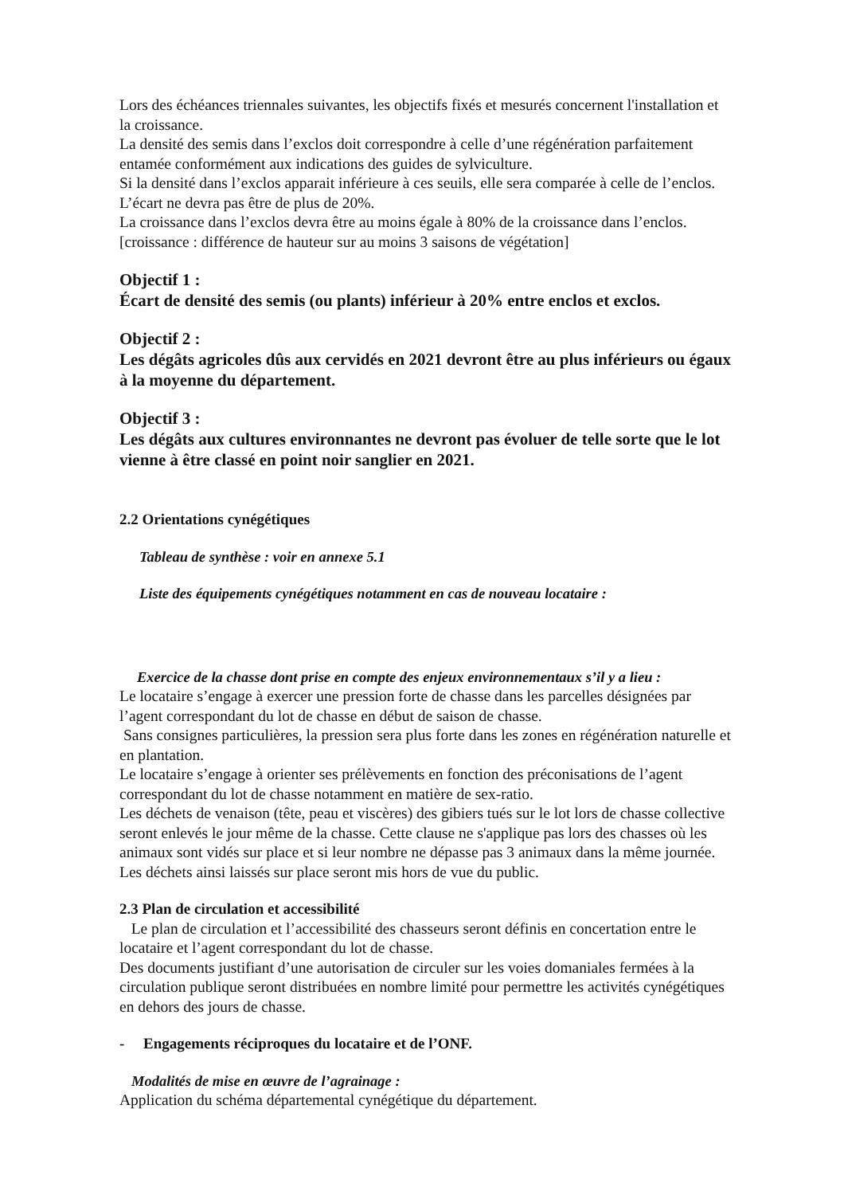Lors des échéances triennales suivantes, les objectifs fixés et mesurés concernent l'installation et la croissance.
La densité des semis dans l’exclos doit correspondre à celle d’une régénération parfaitement entamée conformément aux indications des guides de sylviculture.
Si la densité dans l’exclos apparait inférieure à ces seuils, elle sera comparée à celle de l’enclos. L’écart ne devra pas être de plus de 20%.
La croissance dans l’exclos devra être au moins égale à 80% de la croissance dans l’enclos. [croissance : différence de hauteur sur au moins 3 saisons de végétation]
Objectif 1 :
Écart de densité des semis (ou plants) inférieur à 20% entre enclos et exclos.
Objectif 2 :
Les dégâts agricoles dûs aux cervidés en 2021 devront être au plus inférieurs ou égaux à la moyenne du département.
Objectif 3 :
Les dégâts aux cultures environnantes ne devront pas évoluer de telle sorte que le lot vienne à être classé en point noir sanglier en 2021.
2.2 Orientations cynégétiques
Tableau de synthèse : voir en annexe 5.1
Liste des équipements cynégétiques notamment en cas de nouveau locataire :
Exercice de la chasse dont prise en compte des enjeux environnementaux s’il y a lieu :
Le locataire s’engage à exercer une pression forte de chasse dans les parcelles désignées par l’agent correspondant du lot de chasse en début de saison de chasse.
Sans consignes particulières, la pression sera plus forte dans les zones en régénération naturelle et en plantation.
Le locataire s’engage à orienter ses prélèvements en fonction des préconisations de l’agent correspondant du lot de chasse notamment en matière de sex-ratio.
Les déchets de venaison (tête, peau et viscères) des gibiers tués sur le lot lors de chasse collective seront enlevés le jour même de la chasse. Cette clause ne s'applique pas lors des chasses où les animaux sont vidés sur place et si leur nombre ne dépasse pas 3 animaux dans la même journée. Les déchets ainsi laissés sur place seront mis hors de vue du public.
2.3 Plan de circulation et accessibilité
Le plan de circulation et l’accessibilité des chasseurs seront définis en concertation entre le locataire et l’agent correspondant du lot de chasse.
Des documents justifiant d’une autorisation de circuler sur les voies domaniales fermées à la circulation publique seront distribuées en nombre limité pour permettre les activités cynégétiques en dehors des jours de chasse.
- Engagements réciproques du locataire et de l’ONF.
Modalités de mise en œuvre de l’agrainage :
Application du schéma départemental cynégétique du département.